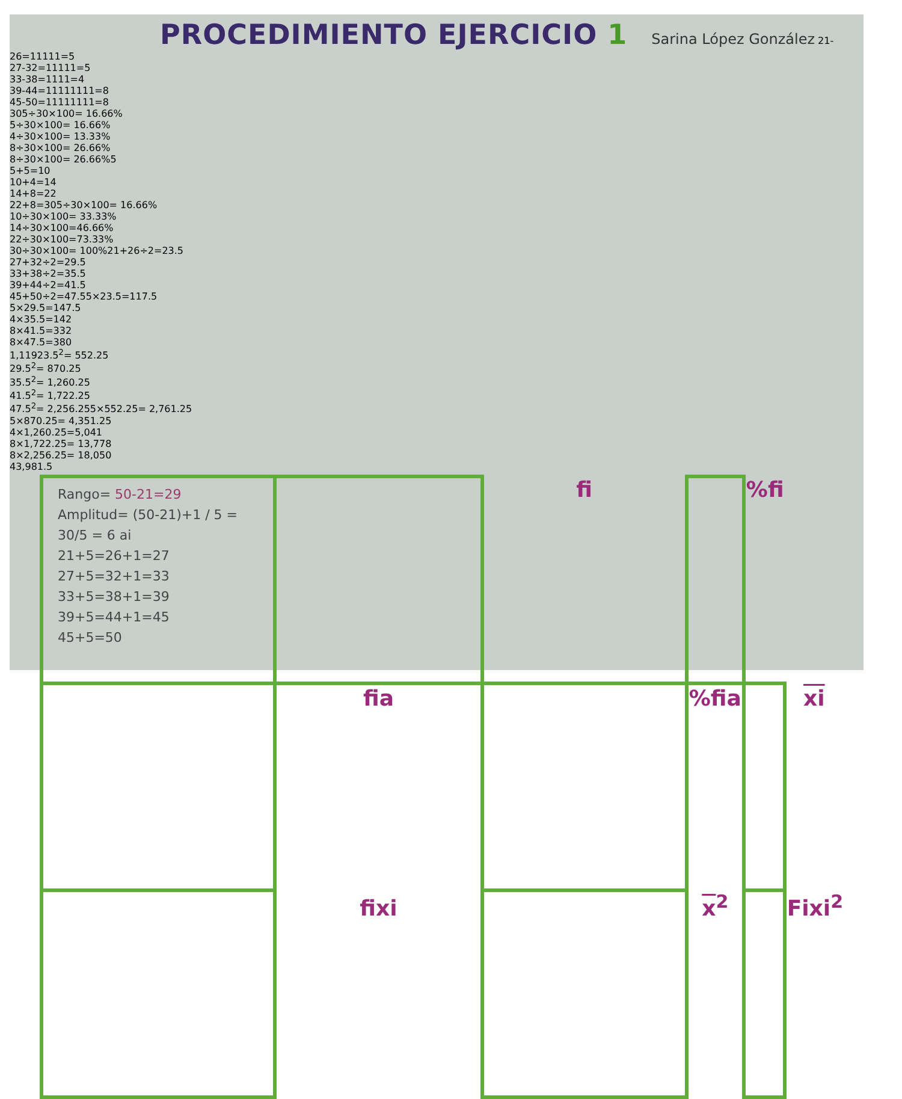PROCEDIMIENTO EJERCICIO 1
Sarina López González
| Rango= 50-21=29 Amplitud= (50-21)+1 / 5 = 30/5 = 6 ai 21+5=26+1=27 27+5=32+1=33 33+5=38+1=39 39+5=44+1=45 45+5=50 | | fi | | %fi | |
| | fia | | %fia | | xi |
| | fixi | | x<sup>2</sup> | | Fixi<sup>2</sup> |